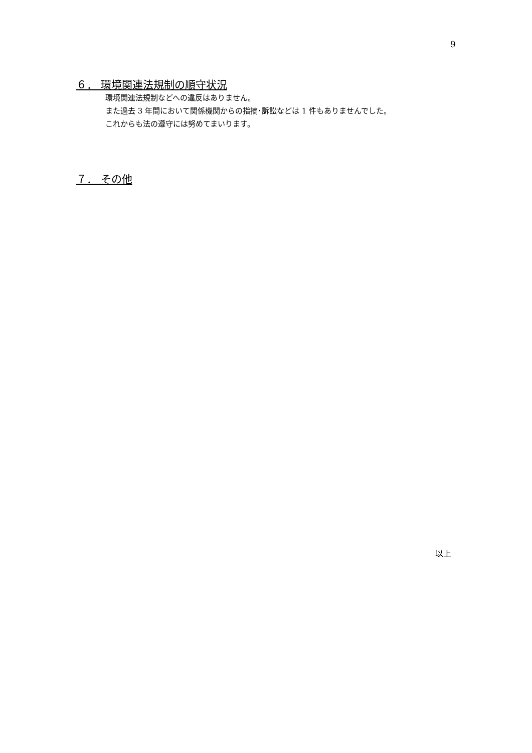9
６． 環境関連法規制の順守状況
環境関連法規制などへの違反はありません。
また過去 3 年間において関係機関からの指摘･訴訟などは 1 件もありませんでした。
これからも法の遵守には努めてまいります。
７． その他
以上